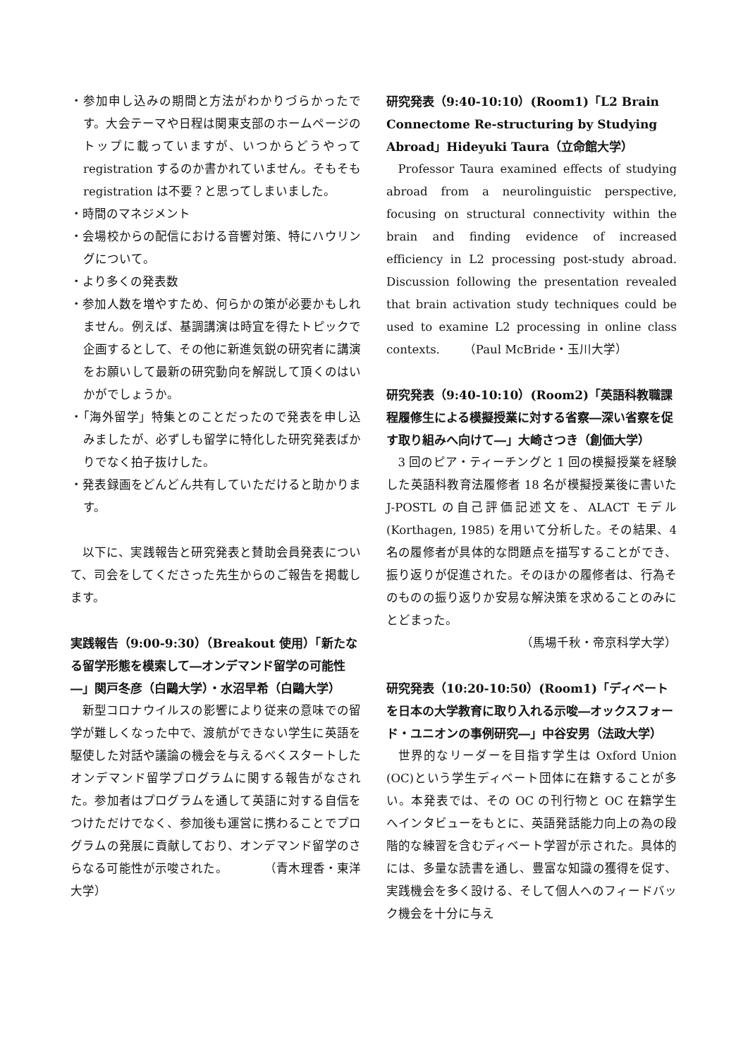・参加申し込みの期間と方法がわかりづらかったです。大会テーマや日程は関東支部のホームページのトップに載っていますが、いつからどうやって registration するのか書かれていません。そもそも registration は不要？と思ってしまいました。
・時間のマネジメント
・会場校からの配信における音響対策、特にハウリングについて。
・より多くの発表数
・参加人数を増やすため、何らかの策が必要かもしれません。例えば、基調講演は時宜を得たトピックで企画するとして、その他に新進気鋭の研究者に講演をお願いして最新の研究動向を解説して頂くのはいかがでしょうか。
・「海外留学」特集とのことだったので発表を申し込みましたが、必ずしも留学に特化した研究発表ばかりでなく拍子抜けした。
・発表録画をどんどん共有していただけると助かります。
以下に、実践報告と研究発表と賛助会員発表について、司会をしてくださった先生からのご報告を掲載します。
実践報告（9:00-9:30）（Breakout 使用）「新たなる留学形態を模索して―オンデマンド留学の可能性―」関戸冬彦（白鷗大学）・水沼早希（白鷗大学）
新型コロナウイルスの影響により従来の意味での留学が難しくなった中で、渡航ができない学生に英語を駆使した対話や議論の機会を与えるべくスタートしたオンデマンド留学プログラムに関する報告がなされた。参加者はプログラムを通して英語に対する自信をつけただけでなく、参加後も運営に携わることでプログラムの発展に貢献しており、オンデマンド留学のさらなる可能性が示唆された。　　　　（青木理香・東洋大学）
研究発表（9:40-10:10）(Room1)「L2 Brain Connectome Re-structuring by Studying Abroad」Hideyuki Taura（立命館大学）
Professor Taura examined effects of studying abroad from a neurolinguistic perspective, focusing on structural connectivity within the brain and finding evidence of increased efficiency in L2 processing post-study abroad. Discussion following the presentation revealed that brain activation study techniques could be used to examine L2 processing in online class contexts.　　（Paul McBride・玉川大学）
研究発表（9:40-10:10）(Room2)「英語科教職課程履修生による模擬授業に対する省察―深い省察を促す取り組みへ向けて―」大崎さつき（創価大学）
3 回のピア・ティーチングと 1 回の模擬授業を経験した英語科教育法履修者 18 名が模擬授業後に書いた J-POSTL の自己評価記述文を、ALACT モデル (Korthagen, 1985) を用いて分析した。その結果、4 名の履修者が具体的な問題点を描写することができ、振り返りが促進された。そのほかの履修者は、行為そのものの振り返りか安易な解決策を求めることのみにとどまった。
（馬場千秋・帝京科学大学）
研究発表（10:20-10:50）(Room1)「ディベートを日本の大学教育に取り入れる示唆―オックスフォード・ユニオンの事例研究―」中谷安男（法政大学）
世界的なリーダーを目指す学生は Oxford Union (OC)という学生ディベート団体に在籍することが多い。本発表では、その OC の刊行物と OC 在籍学生へインタビューをもとに、英語発話能力向上の為の段階的な練習を含むディベート学習が示された。具体的には、多量な読書を通し、豊富な知識の獲得を促す、実践機会を多く設ける、そして個人へのフィードバック機会を十分に与え